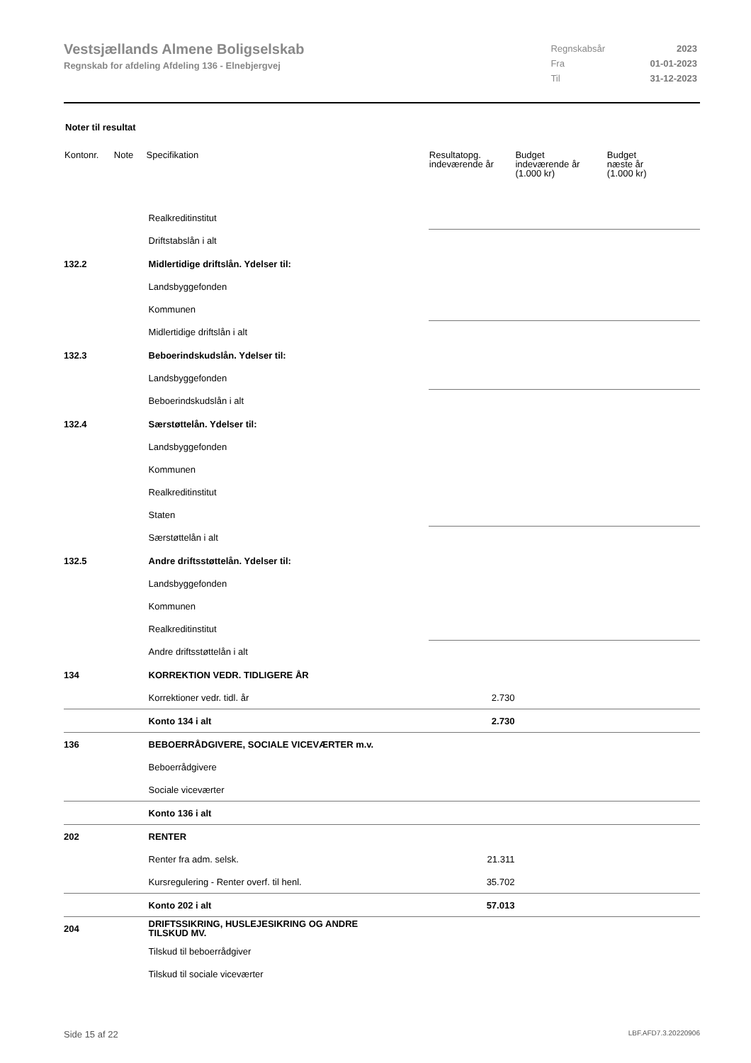Vestsjællands Almene Boligselskab
Regnskab for afdeling Afdeling 136 - Elnebjergvej
| Regnskabsår | 2023 |
| Fra | 01-01-2023 |
| Til | 31-12-2023 |
Noter til resultat
| Kontonr. | Note | Specifikation | Resultatopg. indeværende år | Budget indeværende år (1.000 kr) | Budget næste år (1.000 kr) |
| --- | --- | --- | --- | --- | --- |
| | | Realkreditinstitut | | | |
| | | Driftstabslån i alt | | | |
| 132.2 | | Midlertidige driftslån. Ydelser til: | | | |
| | | Landsbyggefonden | | | |
| | | Kommunen | | | |
| | | Midlertidige driftslån i alt | | | |
| 132.3 | | Beboerindskudslån. Ydelser til: | | | |
| | | Landsbyggefonden | | | |
| | | Beboerindskudslån i alt | | | |
| 132.4 | | Særstøttelån. Ydelser til: | | | |
| | | Landsbyggefonden | | | |
| | | Kommunen | | | |
| | | Realkreditinstitut | | | |
| | | Staten | | | |
| | | Særstøttelån i alt | | | |
| 132.5 | | Andre driftsstøttelån. Ydelser til: | | | |
| | | Landsbyggefonden | | | |
| | | Kommunen | | | |
| | | Realkreditinstitut | | | |
| | | Andre driftsstøttelån i alt | | | |
| 134 | | KORREKTION VEDR. TIDLIGERE ÅR | | | |
| | | Korrektioner vedr. tidl. år | 2.730 | | |
| | | Konto 134 i alt | 2.730 | | |
| 136 | | BEBOERRÅDGIVERE, SOCIALE VICEVÆRTER m.v. | | | |
| | | Beboerrådgivere | | | |
| | | Sociale viceværter | | | |
| | | Konto 136 i alt | | | |
| 202 | | RENTER | | | |
| | | Renter fra adm. selsk. | 21.311 | | |
| | | Kursregulering - Renter overf. til henl. | 35.702 | | |
| | | Konto 202 i alt | 57.013 | | |
| 204 | | DRIFTSSIKRING, HUSLEJESIKRING OG ANDRE TILSKUD MV. | | | |
| | | Tilskud til beboerrådgiver | | | |
| | | Tilskud til sociale viceværter | | | |
Side 15 af 22 LBF.AFD7.3.20220906